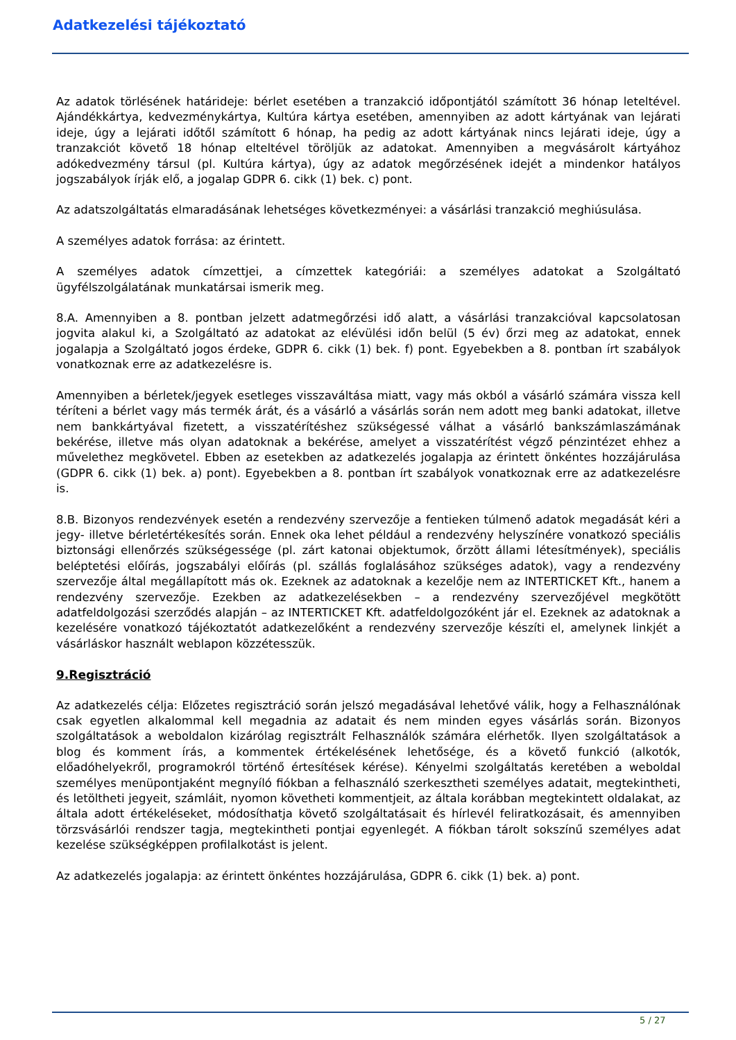Adatkezelési tájékoztató
Az adatok törlésének határideje: bérlet esetében a tranzakció időpontjától számított 36 hónap leteltével. Ajándékkártya, kedvezménykártya, Kultúra kártya esetében, amennyiben az adott kártyának van lejárati ideje, úgy a lejárati időtől számított 6 hónap, ha pedig az adott kártyának nincs lejárati ideje, úgy a tranzakciót követő 18 hónap elteltével töröljük az adatokat. Amennyiben a megvásárolt kártyához adókedvezmény társul (pl. Kultúra kártya), úgy az adatok megőrzésének idejét a mindenkor hatályos jogszabályok írják elő, a jogalap GDPR 6. cikk (1) bek. c) pont.
Az adatszolgáltatás elmaradásának lehetséges következményei: a vásárlási tranzakció meghiúsulása.
A személyes adatok forrása: az érintett.
A személyes adatok címzettjei, a címzettek kategóriái: a személyes adatokat a Szolgáltató ügyfélszolgálatának munkatársai ismerik meg.
8.A. Amennyiben a 8. pontban jelzett adatmegőrzési idő alatt, a vásárlási tranzakcióval kapcsolatosan jogvita alakul ki, a Szolgáltató az adatokat az elévülési időn belül (5 év) őrzi meg az adatokat, ennek jogalapja a Szolgáltató jogos érdeke, GDPR 6. cikk (1) bek. f) pont. Egyebekben a 8. pontban írt szabályok vonatkoznak erre az adatkezelésre is.
Amennyiben a bérletek/jegyek esetleges visszaváltása miatt, vagy más okból a vásárló számára vissza kell téríteni a bérlet vagy más termék árát, és a vásárló a vásárlás során nem adott meg banki adatokat, illetve nem bankkártyával fizetett, a visszatérítéshez szükségessé válhat a vásárló bankszámlaszámának bekérése, illetve más olyan adatoknak a bekérése, amelyet a visszatérítést végző pénzintézet ehhez a művelethez megkövetel. Ebben az esetekben az adatkezelés jogalapja az érintett önkéntes hozzájárulása (GDPR 6. cikk (1) bek. a) pont). Egyebekben a 8. pontban írt szabályok vonatkoznak erre az adatkezelésre is.
8.B. Bizonyos rendezvények esetén a rendezvény szervezője a fentieken túlmenő adatok megadását kéri a jegy- illetve bérletértékesítés során. Ennek oka lehet például a rendezvény helyszínére vonatkozó speciális biztonsági ellenőrzés szükségessége (pl. zárt katonai objektumok, őrzött állami létesítmények), speciális beléptetési előírás, jogszabályi előírás (pl. szállás foglalásához szükséges adatok), vagy a rendezvény szervezője által megállapított más ok. Ezeknek az adatoknak a kezelője nem az INTERTICKET Kft., hanem a rendezvény szervezője. Ezekben az adatkezelésekben – a rendezvény szervezőjével megkötött adatfeldolgozási szerződés alapján – az INTERTICKET Kft. adatfeldolgozóként jár el. Ezeknek az adatoknak a kezelésére vonatkozó tájékoztatót adatkezelőként a rendezvény szervezője készíti el, amelynek linkjét a vásárláskor használt weblapon közzétesszük.
9.Regisztráció
Az adatkezelés célja: Előzetes regisztráció során jelszó megadásával lehetővé válik, hogy a Felhasználónak csak egyetlen alkalommal kell megadnia az adatait és nem minden egyes vásárlás során. Bizonyos szolgáltatások a weboldalon kizárólag regisztrált Felhasználók számára elérhetők. Ilyen szolgáltatások a blog és komment írás, a kommentek értékelésének lehetősége, és a követő funkció (alkotók, előadóhelyekről, programokról történő értesítések kérése). Kényelmi szolgáltatás keretében a weboldal személyes menüpontjaként megnyíló fiókban a felhasználó szerkesztheti személyes adatait, megtekintheti, és letöltheti jegyeit, számláit, nyomon követheti kommentjeit, az általa korábban megtekintett oldalakat, az általa adott értékeléseket, módosíthatja követő szolgáltatásait és hírlevél feliratkozásait, és amennyiben törzsvásárlói rendszer tagja, megtekintheti pontjai egyenlegét. A fiókban tárolt sokszínű személyes adat kezelése szükségképpen profilalkotást is jelent.
Az adatkezelés jogalapja: az érintett önkéntes hozzájárulása, GDPR 6. cikk (1) bek. a) pont.
5 / 27